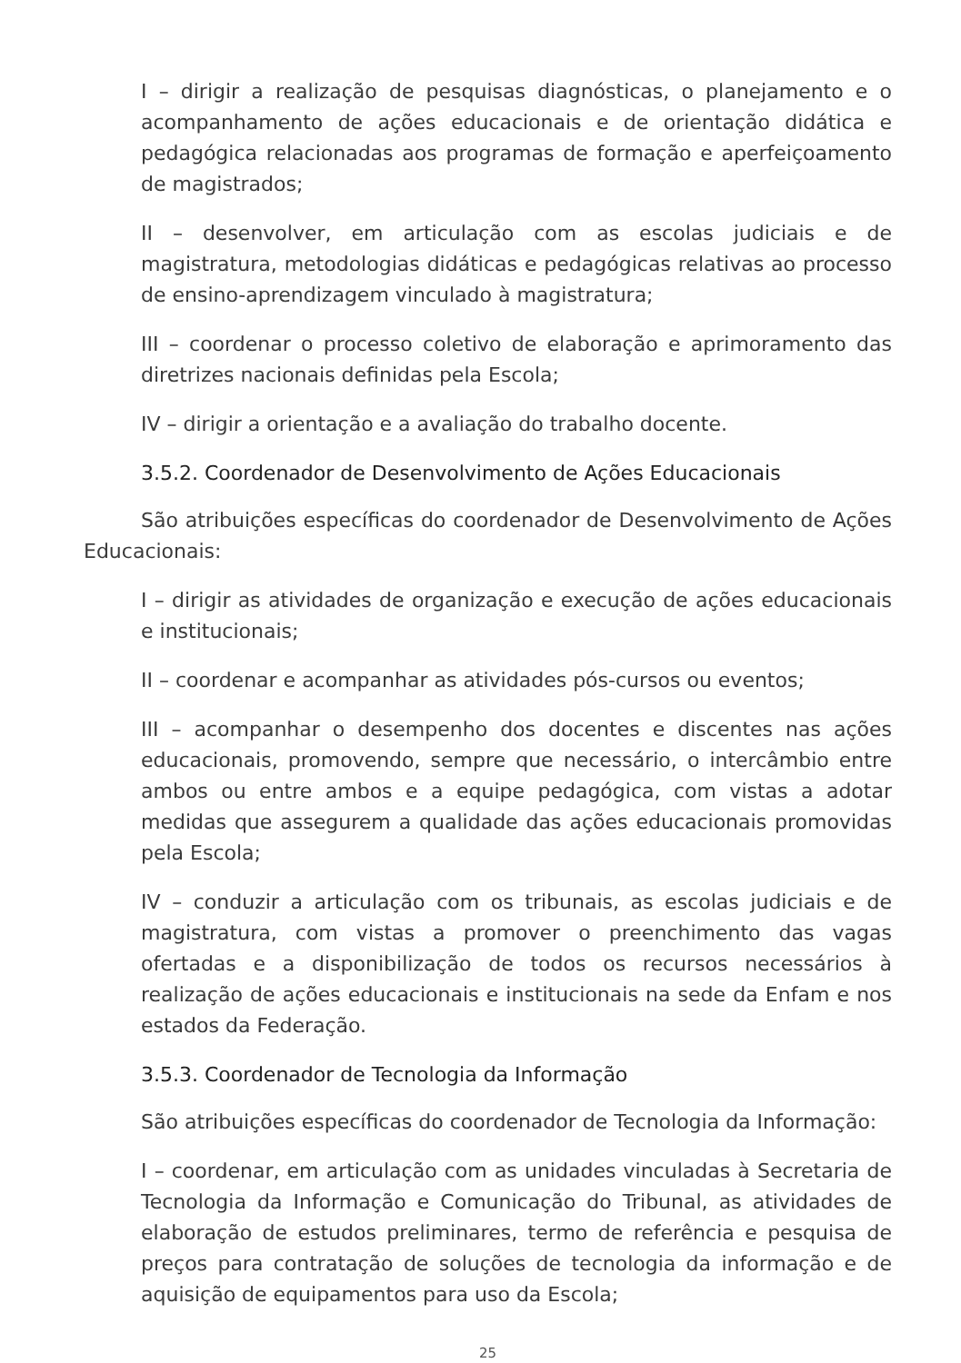I – dirigir a realização de pesquisas diagnósticas, o planejamento e o acompanhamento de ações educacionais e de orientação didática e pedagógica relacionadas aos programas de formação e aperfeiçoamento de magistrados;
II – desenvolver, em articulação com as escolas judiciais e de magistratura, metodologias didáticas e pedagógicas relativas ao processo de ensino-aprendizagem vinculado à magistratura;
III – coordenar o processo coletivo de elaboração e aprimoramento das diretrizes nacionais definidas pela Escola;
IV – dirigir a orientação e a avaliação do trabalho docente.
3.5.2. Coordenador de Desenvolvimento de Ações Educacionais
São atribuições específicas do coordenador de Desenvolvimento de Ações Educacionais:
I – dirigir as atividades de organização e execução de ações educacionais e institucionais;
II – coordenar e acompanhar as atividades pós-cursos ou eventos;
III – acompanhar o desempenho dos docentes e discentes nas ações educacionais, promovendo, sempre que necessário, o intercâmbio entre ambos ou entre ambos e a equipe pedagógica, com vistas a adotar medidas que assegurem a qualidade das ações educacionais promovidas pela Escola;
IV – conduzir a articulação com os tribunais, as escolas judiciais e de magistratura, com vistas a promover o preenchimento das vagas ofertadas e a disponibilização de todos os recursos necessários à realização de ações educacionais e institucionais na sede da Enfam e nos estados da Federação.
3.5.3. Coordenador de Tecnologia da Informação
São atribuições específicas do coordenador de Tecnologia da Informação:
I – coordenar, em articulação com as unidades vinculadas à Secretaria de Tecnologia da Informação e Comunicação do Tribunal, as atividades de elaboração de estudos preliminares, termo de referência e pesquisa de preços para contratação de soluções de tecnologia da informação e de aquisição de equipamentos para uso da Escola;
25